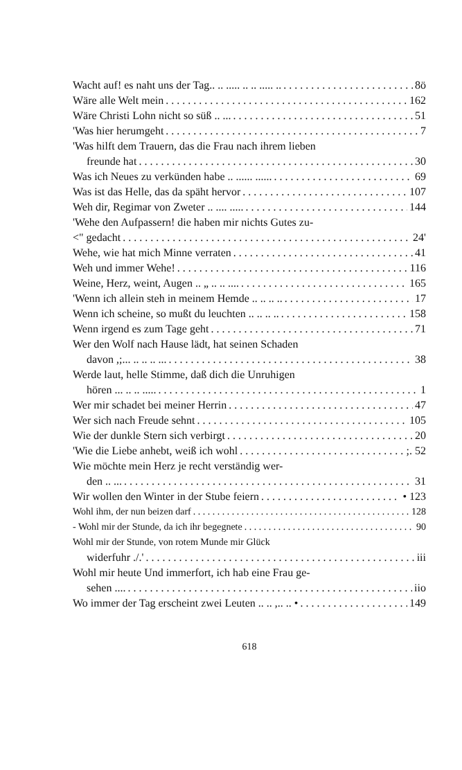Wacht auf! es naht uns der Tag.. .. ..... .. .. ..... .. 8ö
Wäre alle Welt mein 162
Wäre Christi Lohn nicht so süß .. ... 51
'Was hier herumgeht 7
'Was hilft dem Trauern, das die Frau nach ihrem lieben
freunde hat 30
Was ich Neues zu verkünden habe .. ...... ...... 69
Was ist das Helle, das da späht hervor 107
Weh dir, Regimar von Zweter .. .... ..... 144
'Wehe den Aufpassern! die haben mir nichts Gutes zu-
<" gedacht 24'
Wehe, wie hat mich Minne verraten 41
Weh und immer Wehe! 116
Weine, Herz, weint, Augen .. „ .. .. .... 165
'Wenn ich allein steh in meinem Hemde .. .. .. .. 17
Wenn ich scheine, so mußt du leuchten .. .. .. .. 158
Wenn irgend es zum Tage geht 71
Wer den Wolf nach Hause lädt, hat seinen Schaden
davon ,;... .. .. .. ... 38
Werde laut, helle Stimme, daß dich die Unruhigen
hören ... .. .. ..... 1
Wer mir schadet bei meiner Herrin 47
Wer sich nach Freude sehnt 105
Wie der dunkle Stern sich verbirgt 20
'Wie die Liebe anhebt, weiß ich wohl ;. 52
Wie möchte mein Herz je recht verständig wer-
den .. ... 31
Wir wollen den Winter in der Stube feiern • 123
Wohl ihm, der nun beizen darf 128
- Wohl mir der Stunde, da ich ihr begegnete 90
Wohl mir der Stunde, von rotem Munde mir Glück
widerfuhr ./.' iii
Wohl mir heute Und immerfort, ich hab eine Frau ge-
sehen .... iio
Wo immer der Tag erscheint zwei Leuten .. .. ,.. .. • 149
618